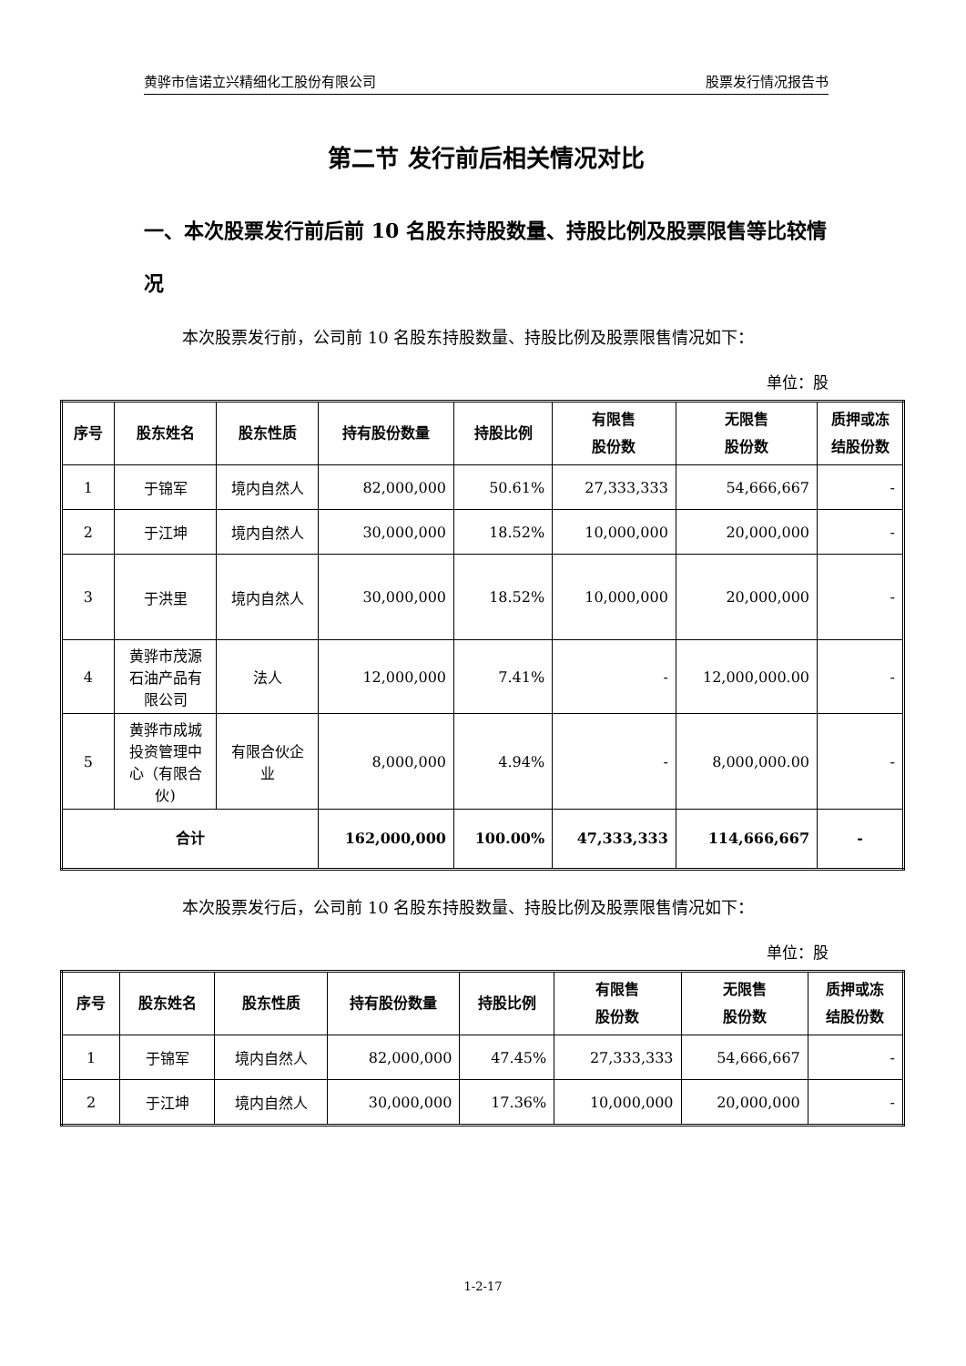黄骅市信诺立兴精细化工股份有限公司 股票发行情况报告书
第二节 发行前后相关情况对比
一、本次股票发行前后前 10 名股东持股数量、持股比例及股票限售等比较情况
本次股票发行前，公司前 10 名股东持股数量、持股比例及股票限售情况如下：
单位：股
| 序号 | 股东姓名 | 股东性质 | 持有股份数量 | 持股比例 | 有限售 股份数 | 无限售 股份数 | 质押或冻 结股份数 |
| --- | --- | --- | --- | --- | --- | --- | --- |
| 1 | 于锦军 | 境内自然人 | 82,000,000 | 50.61% | 27,333,333 | 54,666,667 | - |
| 2 | 于江坤 | 境内自然人 | 30,000,000 | 18.52% | 10,000,000 | 20,000,000 | - |
| 3 | 于洪里 | 境内自然人 | 30,000,000 | 18.52% | 10,000,000 | 20,000,000 | - |
| 4 | 黄骅市茂源 石油产品有 限公司 | 法人 | 12,000,000 | 7.41% | - | 12,000,000.00 | - |
| 5 | 黄骅市成城 投资管理中 心（有限合 伙) | 有限合伙企 业 | 8,000,000 | 4.94% | - | 8,000,000.00 | - |
| 合计 | | | 162,000,000 | 100.00% | 47,333,333 | 114,666,667 | - |
本次股票发行后，公司前 10 名股东持股数量、持股比例及股票限售情况如下：
单位：股
| 序号 | 股东姓名 | 股东性质 | 持有股份数量 | 持股比例 | 有限售 股份数 | 无限售 股份数 | 质押或冻 结股份数 |
| --- | --- | --- | --- | --- | --- | --- | --- |
| 1 | 于锦军 | 境内自然人 | 82,000,000 | 47.45% | 27,333,333 | 54,666,667 | - |
| 2 | 于江坤 | 境内自然人 | 30,000,000 | 17.36% | 10,000,000 | 20,000,000 | - |
1-2-17